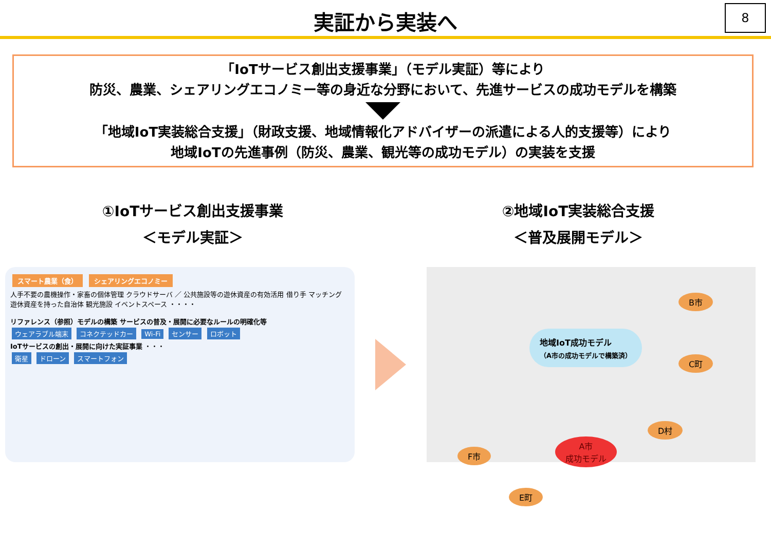実証から実装へ
8
「IoTサービス創出支援事業」（モデル実証）等により
防災、農業、シェアリングエコノミー等の身近な分野において、先進サービスの成功モデルを構築
「地域IoT実装総合支援」（財政支援、地域情報化アドバイザーの派遣による人的支援等）により
地域IoTの先進事例（防災、農業、観光等の成功モデル）の実装を支援
①IoTサービス創出支援事業
＜モデル実証＞
②地域IoT実装総合支援
＜普及展開モデル＞
スマート農業（食） シェアリングエコノミー
人手不要の農機操作・家畜の個体管理 クラウドサーバ ／ 公共施設等の遊休資産の有効活用 借り手 マッチング 遊休資産を持った自治体 観光施設 イベントスペース ・・・・
リファレンス（参照）モデルの構築 サービスの普及・展開に必要なルールの明確化等
ウェアラブル端末 コネクテッドカー Wi-Fi センサー ロボット
IoTサービスの創出・展開に向けた実証事業 ・・・
衛星 ドローン スマートフォン
地域IoT成功モデル
（A市の成功モデルで構築済）
B市
C町
D村
A市
成功モデル
F市
E町